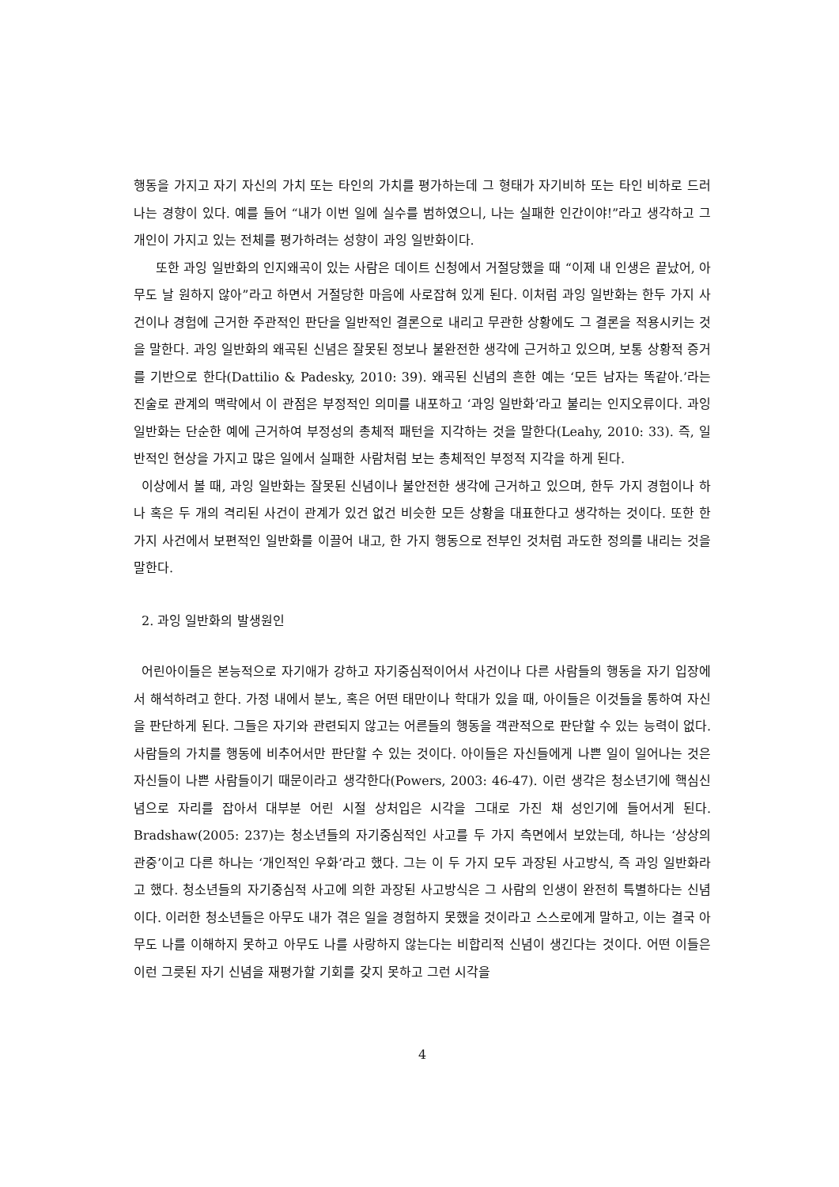행동을 가지고 자기 자신의 가치 또는 타인의 가치를 평가하는데 그 형태가 자기비하 또는 타인 비하로 드러나는 경향이 있다. 예를 들어 “내가 이번 일에 실수를 범하였으니, 나는 실패한 인간이야!”라고 생각하고 그 개인이 가지고 있는 전체를 평가하려는 성향이 과잉 일반화이다.
또한 과잉 일반화의 인지왜곡이 있는 사람은 데이트 신청에서 거절당했을 때 “이제 내 인생은 끝났어, 아무도 날 원하지 않아”라고 하면서 거절당한 마음에 사로잡혀 있게 된다. 이처럼 과잉 일반화는 한두 가지 사건이나 경험에 근거한 주관적인 판단을 일반적인 결론으로 내리고 무관한 상황에도 그 결론을 적용시키는 것을 말한다. 과잉 일반화의 왜곡된 신념은 잘못된 정보나 불완전한 생각에 근거하고 있으며, 보통 상황적 증거를 기반으로 한다(Dattilio & Padesky, 2010: 39). 왜곡된 신념의 흔한 예는 ‘모든 남자는 똑같아.’라는 진술로 관계의 맥락에서 이 관점은 부정적인 의미를 내포하고 ‘과잉 일반화’라고 불리는 인지오류이다. 과잉 일반화는 단순한 예에 근거하여 부정성의 총체적 패턴을 지각하는 것을 말한다(Leahy, 2010: 33). 즉, 일반적인 현상을 가지고 많은 일에서 실패한 사람처럼 보는 총체적인 부정적 지각을 하게 된다.
이상에서 볼 때, 과잉 일반화는 잘못된 신념이나 불안전한 생각에 근거하고 있으며, 한두 가지 경험이나 하나 혹은 두 개의 격리된 사건이 관계가 있건 없건 비슷한 모든 상황을 대표한다고 생각하는 것이다. 또한 한 가지 사건에서 보편적인 일반화를 이끌어 내고, 한 가지 행동으로 전부인 것처럼 과도한 정의를 내리는 것을 말한다.
2. 과잉 일반화의 발생원인
어린아이들은 본능적으로 자기애가 강하고 자기중심적이어서 사건이나 다른 사람들의 행동을 자기 입장에서 해석하려고 한다. 가정 내에서 분노, 혹은 어떤 태만이나 학대가 있을 때, 아이들은 이것들을 통하여 자신을 판단하게 된다. 그들은 자기와 관련되지 않고는 어른들의 행동을 객관적으로 판단할 수 있는 능력이 없다. 사람들의 가치를 행동에 비추어서만 판단할 수 있는 것이다. 아이들은 자신들에게 나쁜 일이 일어나는 것은 자신들이 나쁜 사람들이기 때문이라고 생각한다(Powers, 2003: 46-47). 이런 생각은 청소년기에 핵심신념으로 자리를 잡아서 대부분 어린 시절 상처입은 시각을 그대로 가진 채 성인기에 들어서게 된다. Bradshaw(2005: 237)는 청소년들의 자기중심적인 사고를 두 가지 측면에서 보았는데, 하나는 ‘상상의 관중’이고 다른 하나는 ‘개인적인 우화’라고 했다. 그는 이 두 가지 모두 과장된 사고방식, 즉 과잉 일반화라고 했다. 청소년들의 자기중심적 사고에 의한 과장된 사고방식은 그 사람의 인생이 완전히 특별하다는 신념이다. 이러한 청소년들은 아무도 내가 겪은 일을 경험하지 못했을 것이라고 스스로에게 말하고, 이는 결국 아무도 나를 이해하지 못하고 아무도 나를 사랑하지 않는다는 비합리적 신념이 생긴다는 것이다. 어떤 이들은 이런 그릇된 자기 신념을 재평가할 기회를 갖지 못하고 그런 시각을
4